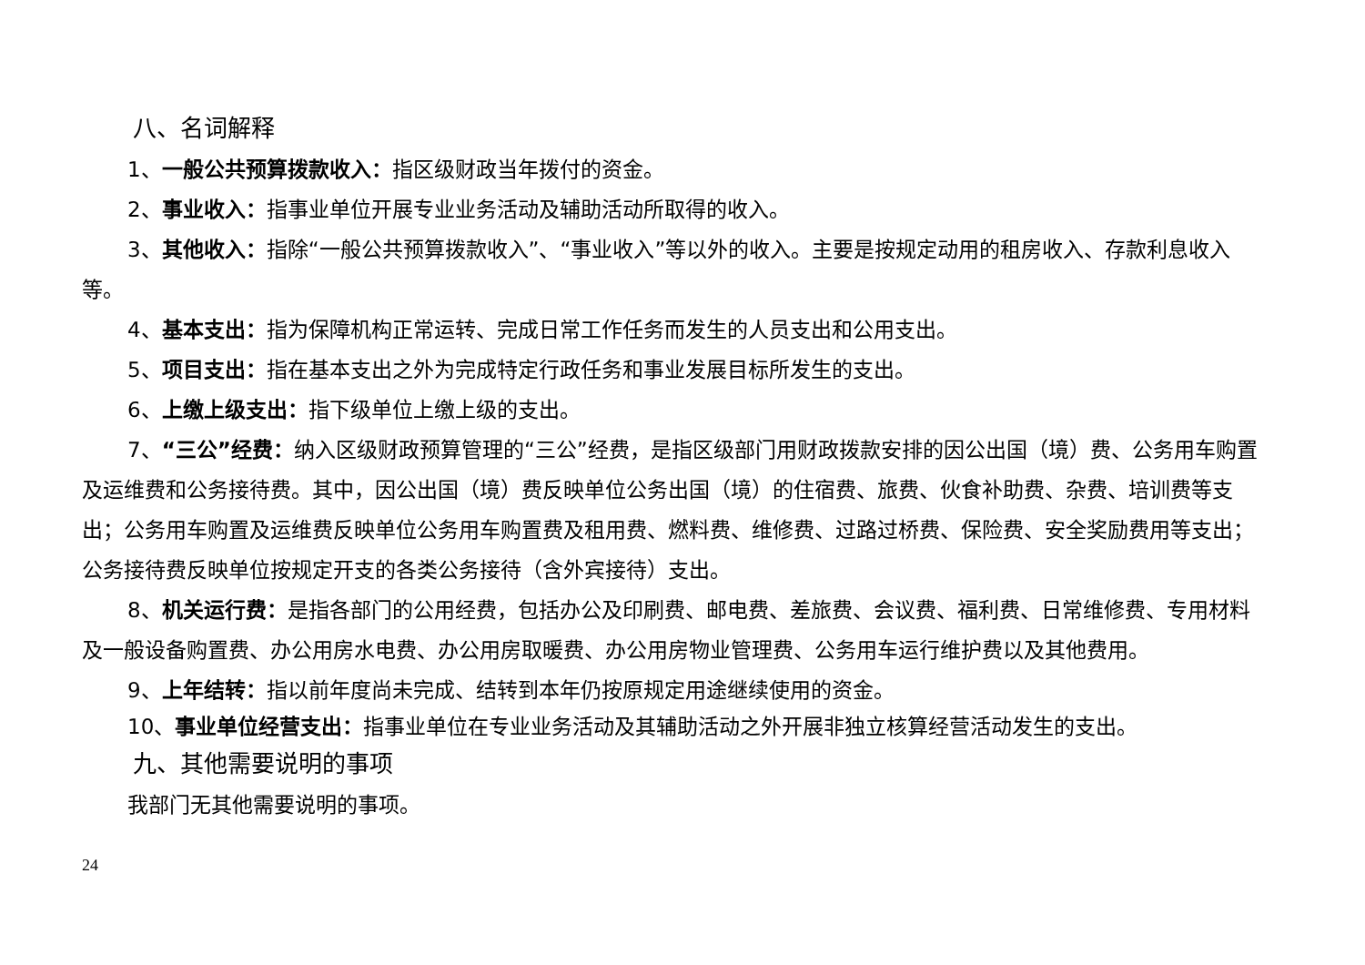八、名词解释
1、一般公共预算拨款收入：指区级财政当年拨付的资金。
2、事业收入：指事业单位开展专业业务活动及辅助活动所取得的收入。
3、其他收入：指除“一般公共预算拨款收入”、“事业收入”等以外的收入。主要是按规定动用的租房收入、存款利息收入等。
4、基本支出：指为保障机构正常运转、完成日常工作任务而发生的人员支出和公用支出。
5、项目支出：指在基本支出之外为完成特定行政任务和事业发展目标所发生的支出。
6、上缴上级支出：指下级单位上缴上级的支出。
7、“三公”经费：纳入区级财政预算管理的“三公”经费，是指区级部门用财政拨款安排的因公出国（境）费、公务用车购置及运维费和公务接待费。其中，因公出国（境）费反映单位公务出国（境）的住宿费、旅费、伙食补助费、杂费、培训费等支出；公务用车购置及运维费反映单位公务用车购置费及租用费、燃料费、维修费、过路过桥费、保险费、安全奖励费用等支出；公务接待费反映单位按规定开支的各类公务接待（含外宾接待）支出。
8、机关运行费：是指各部门的公用经费，包括办公及印刷费、邮电费、差旅费、会议费、福利费、日常维修费、专用材料及一般设备购置费、办公用房水电费、办公用房取暖费、办公用房物业管理费、公务用车运行维护费以及其他费用。
9、上年结转：指以前年度尚未完成、结转到本年仍按原规定用途继续使用的资金。
10、事业单位经营支出：指事业单位在专业业务活动及其辅助活动之外开展非独立核算经营活动发生的支出。
九、其他需要说明的事项
我部门无其他需要说明的事项。
24